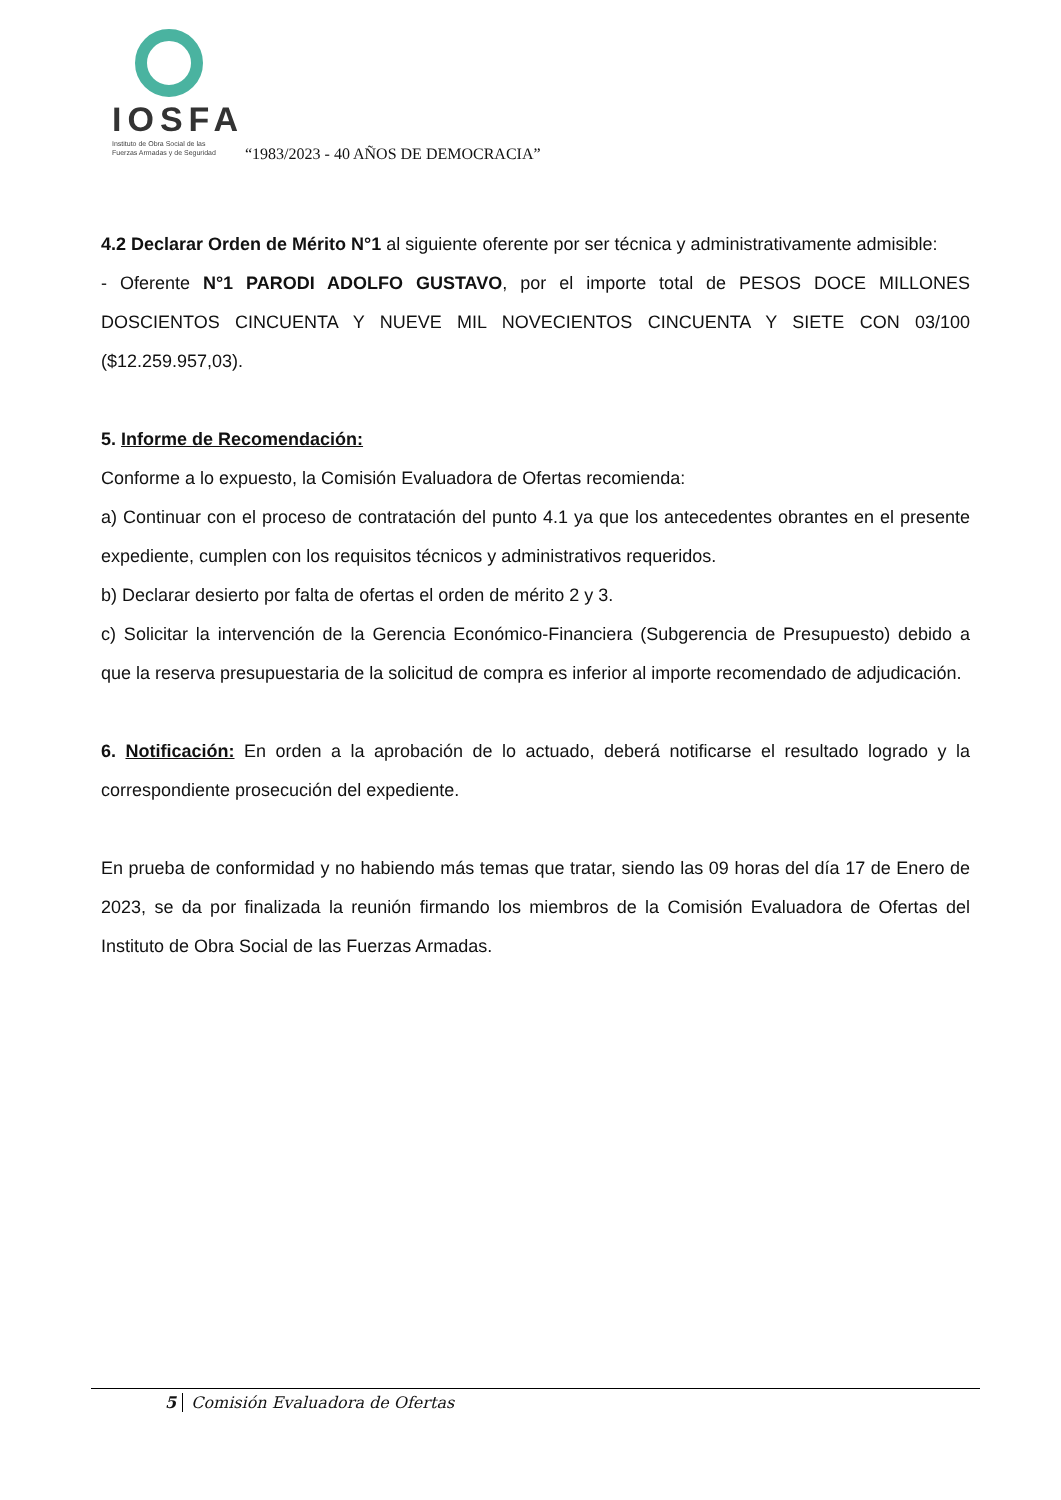IOSFA
Instituto de Obra Social de las
Fuerzas Armadas y de Seguridad
“1983/2023 - 40 AÑOS DE DEMOCRACIA”
4.2 Declarar Orden de Mérito N°1 al siguiente oferente por ser técnica y administrativamente admisible:
- Oferente N°1 PARODI ADOLFO GUSTAVO, por el importe total de PESOS DOCE MILLONES DOSCIENTOS CINCUENTA Y NUEVE MIL NOVECIENTOS CINCUENTA Y SIETE CON 03/100 ($12.259.957,03).
5. Informe de Recomendación:
Conforme a lo expuesto, la Comisión Evaluadora de Ofertas recomienda:
a) Continuar con el proceso de contratación del punto 4.1 ya que los antecedentes obrantes en el presente expediente, cumplen con los requisitos técnicos y administrativos requeridos.
b) Declarar desierto por falta de ofertas el orden de mérito 2 y 3.
c) Solicitar la intervención de la Gerencia Económico-Financiera (Subgerencia de Presupuesto) debido a que la reserva presupuestaria de la solicitud de compra es inferior al importe recomendado de adjudicación.
6. Notificación: En orden a la aprobación de lo actuado, deberá notificarse el resultado logrado y la correspondiente prosecución del expediente.
En prueba de conformidad y no habiendo más temas que tratar, siendo las 09 horas del día 17 de Enero de 2023, se da por finalizada la reunión firmando los miembros de la Comisión Evaluadora de Ofertas del Instituto de Obra Social de las Fuerzas Armadas.
5 Comisión Evaluadora de Ofertas